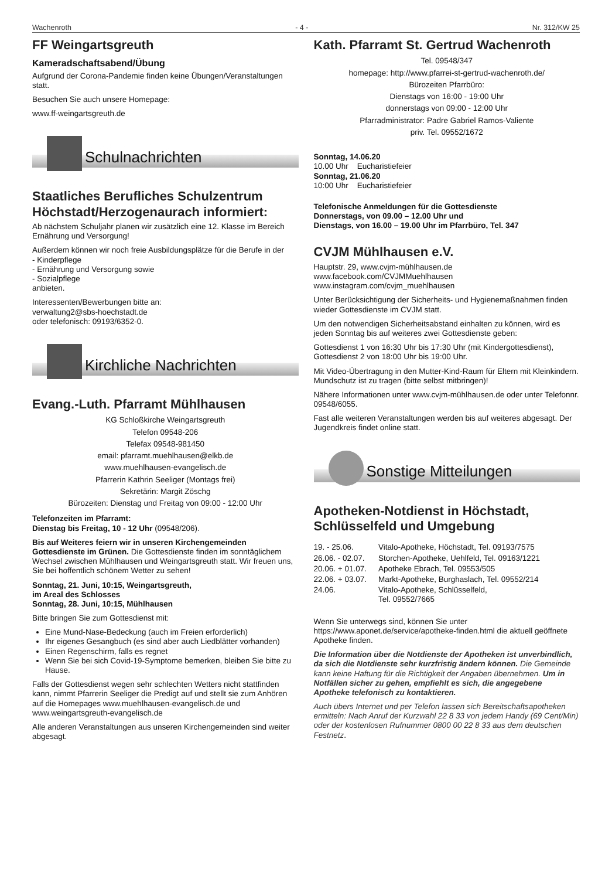Wachenroth - 4 - Nr. 312/KW 25
FF Weingartsgreuth
Kameradschaftsabend/Übung
Aufgrund der Corona-Pandemie finden keine Übungen/Veranstaltungen statt.
Besuchen Sie auch unsere Homepage:
www.ff-weingartsgreuth.de
Schulnachrichten
Staatliches Berufliches Schulzentrum Höchstadt/Herzogenaurach informiert:
Ab nächstem Schuljahr planen wir zusätzlich eine 12. Klasse im Bereich Ernährung und Versorgung!
Außerdem können wir noch freie Ausbildungsplätze für die Berufe in der
- Kinderpflege
- Ernährung und Versorgung sowie
- Sozialpflege
anbieten.
Interessenten/Bewerbungen bitte an:
verwaltung2@sbs-hoechstadt.de
oder telefonisch: 09193/6352-0.
Kirchliche Nachrichten
Evang.-Luth. Pfarramt Mühlhausen
KG Schloßkirche Weingartsgreuth
Telefon 09548-206
Telefax 09548-981450
email: pfarramt.muehlhausen@elkb.de
www.muehlhausen-evangelisch.de
Pfarrerin Kathrin Seeliger (Montags frei)
Sekretärin: Margit Zöschg
Bürozeiten: Dienstag und Freitag von 09:00 - 12:00 Uhr
Telefonzeiten im Pfarramt:
Dienstag bis Freitag, 10 - 12 Uhr (09548/206).
Bis auf Weiteres feiern wir in unseren Kirchengemeinden Gottesdienste im Grünen. Die Gottesdienste finden im sonntäglichem Wechsel zwischen Mühlhausen und Weingartsgreuth statt. Wir freuen uns, Sie bei hoffentlich schönem Wetter zu sehen!
Sonntag, 21. Juni, 10:15, Weingartsgreuth,
im Areal des Schlosses
Sonntag, 28. Juni, 10:15, Mühlhausen
Bitte bringen Sie zum Gottesdienst mit:
Eine Mund-Nase-Bedeckung (auch im Freien erforderlich)
Ihr eigenes Gesangbuch (es sind aber auch Liedblätter vorhanden)
Einen Regenschirm, falls es regnet
Wenn Sie bei sich Covid-19-Symptome bemerken, bleiben Sie bitte zu Hause.
Falls der Gottesdienst wegen sehr schlechten Wetters nicht stattfinden kann, nimmt Pfarrerin Seeliger die Predigt auf und stellt sie zum Anhören auf die Homepages www.muehlhausen-evangelisch.de und www.weingartsgreuth-evangelisch.de
Alle anderen Veranstaltungen aus unseren Kirchengemeinden sind weiter abgesagt.
Kath. Pfarramt St. Gertrud Wachenroth
Tel. 09548/347
homepage: http://www.pfarrei-st-gertrud-wachenroth.de/
Bürozeiten Pfarrbüro:
Dienstags von 16:00 - 19:00 Uhr
donnerstags von 09:00 - 12:00 Uhr
Pfarradministrator: Padre Gabriel Ramos-Valiente
priv. Tel. 09552/1672
Sonntag, 14.06.20
10.00 Uhr Eucharistiefeier
Sonntag, 21.06.20
10:00 Uhr Eucharistiefeier
Telefonische Anmeldungen für die Gottesdienste
Donnerstags, von 09.00 – 12.00 Uhr und
Dienstags, von 16.00 – 19.00 Uhr im Pfarrbüro, Tel. 347
CVJM Mühlhausen e.V.
Hauptstr. 29, www.cvjm-mühlhausen.de
www.facebook.com/CVJMMuehlhausen
www.instagram.com/cvjm_muehlhausen
Unter Berücksichtigung der Sicherheits- und Hygienemaßnahmen finden wieder Gottesdienste im CVJM statt.
Um den notwendigen Sicherheitsabstand einhalten zu können, wird es jeden Sonntag bis auf weiteres zwei Gottesdienste geben:
Gottesdienst 1 von 16:30 Uhr bis 17:30 Uhr (mit Kindergottesdienst),
Gottesdienst 2 von 18:00 Uhr bis 19:00 Uhr.
Mit Video-Übertragung in den Mutter-Kind-Raum für Eltern mit Kleinkindern.
Mundschutz ist zu tragen (bitte selbst mitbringen)!
Nähere Informationen unter www.cvjm-mühlhausen.de oder unter Telefonnr. 09548/6055.
Fast alle weiteren Veranstaltungen werden bis auf weiteres abgesagt. Der Jugendkreis findet online statt.
Sonstige Mitteilungen
Apotheken-Notdienst in Höchstadt, Schlüsselfeld und Umgebung
| 19. - 25.06. | Vitalo-Apotheke, Höchstadt, Tel. 09193/7575 |
| 26.06. - 02.07. | Storchen-Apotheke, Uehlfeld, Tel. 09163/1221 |
| 20.06. + 01.07. | Apotheke Ebrach, Tel. 09553/505 |
| 22.06. + 03.07. | Markt-Apotheke, Burghaslach, Tel. 09552/214 |
| 24.06. | Vitalo-Apotheke, Schlüsselfeld, Tel. 09552/7665 |
Wenn Sie unterwegs sind, können Sie unter https://www.aponet.de/service/apotheke-finden.html die aktuell geöffnete Apotheke finden.
Die Information über die Notdienste der Apotheken ist unverbindlich, da sich die Notdienste sehr kurzfristig ändern können. Die Gemeinde kann keine Haftung für die Richtigkeit der Angaben übernehmen. Um in Notfällen sicher zu gehen, empfiehlt es sich, die angegebene Apotheke telefonisch zu kontaktieren.
Auch übers Internet und per Telefon lassen sich Bereitschaftsapotheken ermitteln: Nach Anruf der Kurzwahl 22 8 33 von jedem Handy (69 Cent/Min) oder der kostenlosen Rufnummer 0800 00 22 8 33 aus dem deutschen Festnetz.